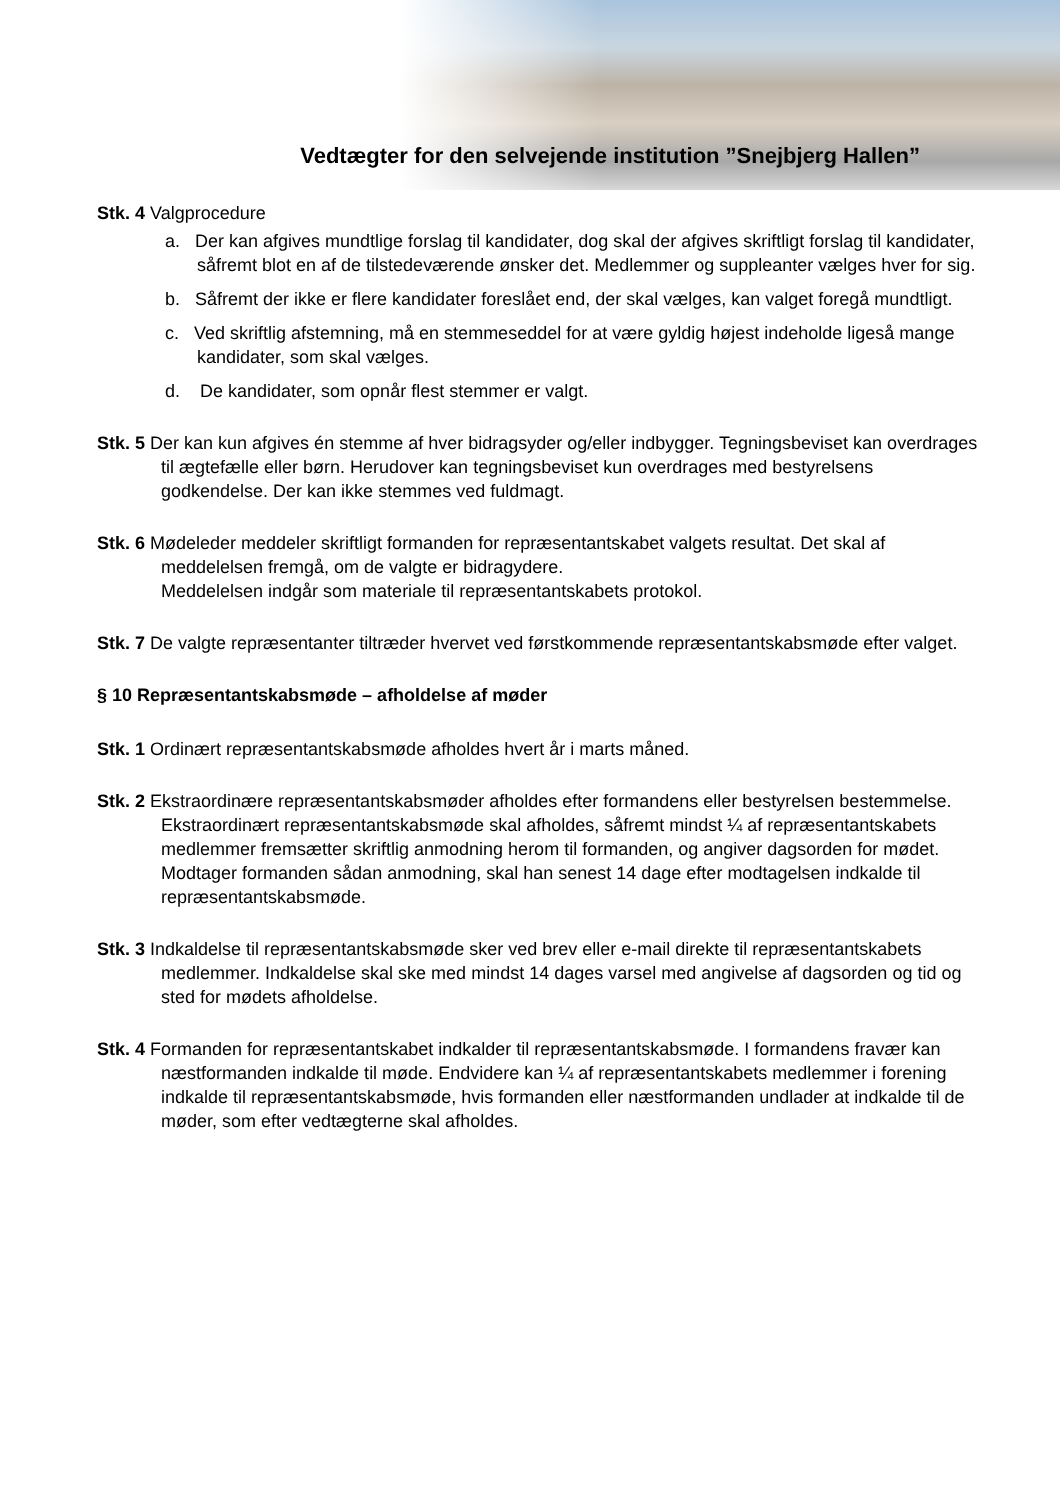Vedtægter for den selvejende institution ”Snejbjerg Hallen”
Stk. 4 Valgprocedure
a. Der kan afgives mundtlige forslag til kandidater, dog skal der afgives skriftligt forslag til kandidater, såfremt blot en af de tilstedeværende ønsker det. Medlemmer og suppleanter vælges hver for sig.
b. Såfremt der ikke er flere kandidater foreslået end, der skal vælges, kan valget foregå mundtligt.
c. Ved skriftlig afstemning, må en stemmeseddel for at være gyldig højest indeholde ligeså mange kandidater, som skal vælges.
d. De kandidater, som opnår flest stemmer er valgt.
Stk. 5 Der kan kun afgives én stemme af hver bidragsyder og/eller indbygger. Tegningsbeviset kan overdrages til ægtefælle eller børn. Herudover kan tegningsbeviset kun overdrages med bestyrelsens godkendelse. Der kan ikke stemmes ved fuldmagt.
Stk. 6 Mødeleder meddeler skriftligt formanden for repræsentantskabet valgets resultat. Det skal af meddelelsen fremgå, om de valgte er bidragydere.
Meddelelsen indgår som materiale til repræsentantskabets protokol.
Stk. 7 De valgte repræsentanter tiltræder hvervet ved førstkommende repræsentantskabsmøde efter valget.
§ 10 Repræsentantskabsmøde – afholdelse af møder
Stk. 1 Ordinært repræsentantskabsmøde afholdes hvert år i marts måned.
Stk. 2 Ekstraordinære repræsentantskabsmøder afholdes efter formandens eller bestyrelsen bestemmelse. Ekstraordinært repræsentantskabsmøde skal afholdes, såfremt mindst ¼ af repræsentantskabets medlemmer fremsætter skriftlig anmodning herom til formanden, og angiver dagsorden for mødet. Modtager formanden sådan anmodning, skal han senest 14 dage efter modtagelsen indkalde til repræsentantskabsmøde.
Stk. 3 Indkaldelse til repræsentantskabsmøde sker ved brev eller e-mail direkte til repræsentantskabets medlemmer. Indkaldelse skal ske med mindst 14 dages varsel med angivelse af dagsorden og tid og sted for mødets afholdelse.
Stk. 4 Formanden for repræsentantskabet indkalder til repræsentantskabsmøde. I formandens fravær kan næstformanden indkalde til møde. Endvidere kan ¼ af repræsentantskabets medlemmer i forening indkalde til repræsentantskabsmøde, hvis formanden eller næstformanden undlader at indkalde til de møder, som efter vedtægterne skal afholdes.